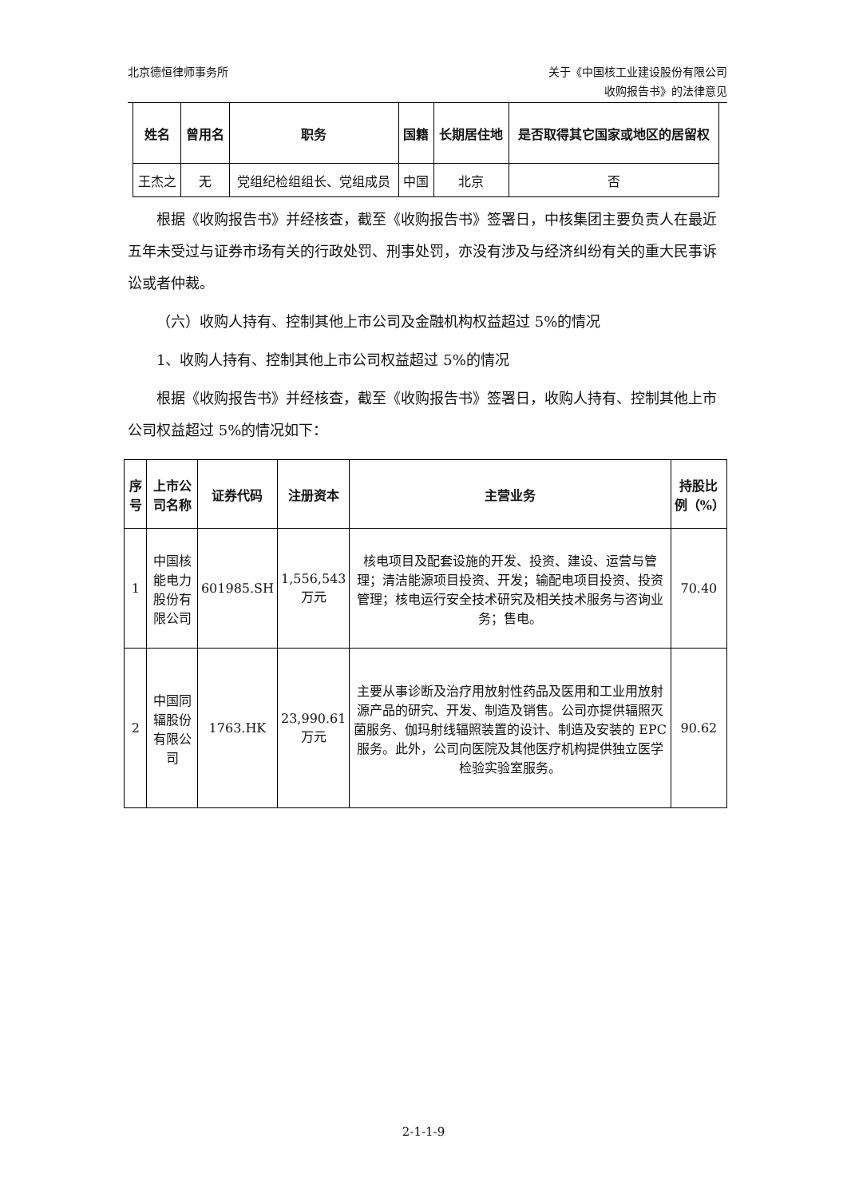北京德恒律师事务所 关于《中国核工业建设股份有限公司
收购报告书》的法律意见
| 姓名 | 曾用名 | 职务 | 国籍 | 长期居住地 | 是否取得其它国家或地区的居留权 |
| --- | --- | --- | --- | --- | --- |
| 王杰之 | 无 | 党组纪检组组长、党组成员 | 中国 | 北京 | 否 |
根据《收购报告书》并经核查，截至《收购报告书》签署日，中核集团主要负责人在最近五年未受过与证券市场有关的行政处罚、刑事处罚，亦没有涉及与经济纠纷有关的重大民事诉讼或者仲裁。
（六）收购人持有、控制其他上市公司及金融机构权益超过 5%的情况
1、收购人持有、控制其他上市公司权益超过 5%的情况
根据《收购报告书》并经核查，截至《收购报告书》签署日，收购人持有、控制其他上市公司权益超过 5%的情况如下：
| 序号 | 上市公司名称 | 证券代码 | 注册资本 | 主营业务 | 持股比例（%） |
| --- | --- | --- | --- | --- | --- |
| 1 | 中国核能电力股份有限公司 | 601985.SH | 1,556,543 万元 | 核电项目及配套设施的开发、投资、建设、运营与管理；清洁能源项目投资、开发；输配电项目投资、投资管理；核电运行安全技术研究及相关技术服务与咨询业务；售电。 | 70.40 |
| 2 | 中国同辐股份有限公司 | 1763.HK | 23,990.61 万元 | 主要从事诊断及治疗用放射性药品及医用和工业用放射源产品的研究、开发、制造及销售。公司亦提供辐照灭菌服务、伽玛射线辐照装置的设计、制造及安装的 EPC 服务。此外，公司向医院及其他医疗机构提供独立医学检验实验室服务。 | 90.62 |
2-1-1-9